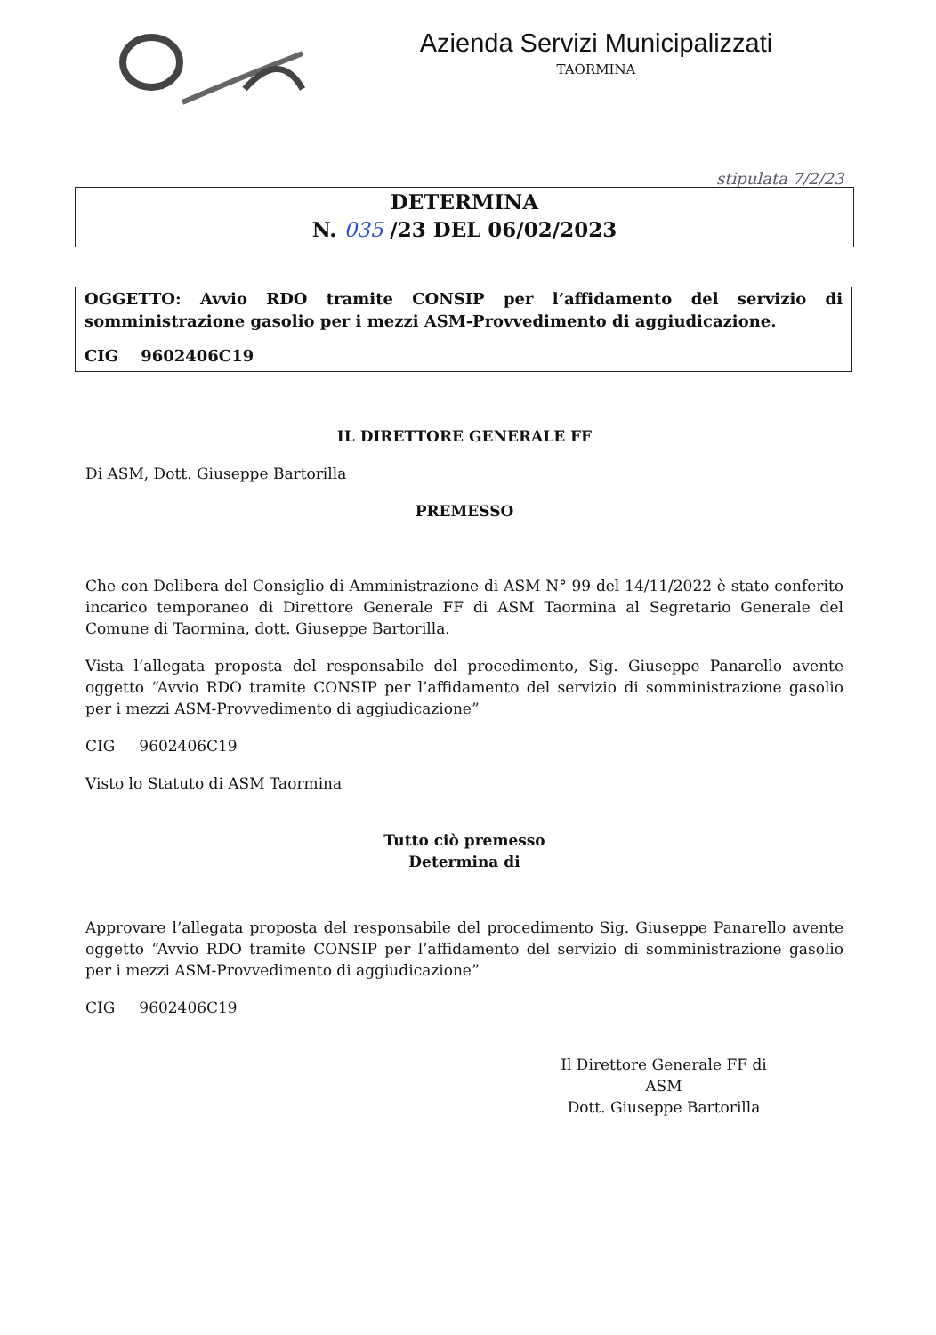Azienda Servizi Municipalizzati
TAORMINA
stipulata 7/2/23
DETERMINA
N. 035 /23 DEL 06/02/2023
OGGETTO: Avvio RDO tramite CONSIP per l’affidamento del servizio di somministrazione gasolio per i mezzi ASM-Provvedimento di aggiudicazione.
CIG 9602406C19
IL DIRETTORE GENERALE FF
Di ASM, Dott. Giuseppe Bartorilla
PREMESSO
Che con Delibera del Consiglio di Amministrazione di ASM N° 99 del 14/11/2022 è stato conferito incarico temporaneo di Direttore Generale FF di ASM Taormina al Segretario Generale del Comune di Taormina, dott. Giuseppe Bartorilla.
Vista l’allegata proposta del responsabile del procedimento, Sig. Giuseppe Panarello avente oggetto “Avvio RDO tramite CONSIP per l’affidamento del servizio di somministrazione gasolio per i mezzi ASM-Provvedimento di aggiudicazione”
CIG 9602406C19
Visto lo Statuto di ASM Taormina
Tutto ciò premesso
Determina di
Approvare l’allegata proposta del responsabile del procedimento Sig. Giuseppe Panarello avente oggetto “Avvio RDO tramite CONSIP per l’affidamento del servizio di somministrazione gasolio per i mezzi ASM-Provvedimento di aggiudicazione”
CIG 9602406C19
Il Direttore Generale FF di ASM
Dott. Giuseppe Bartorilla